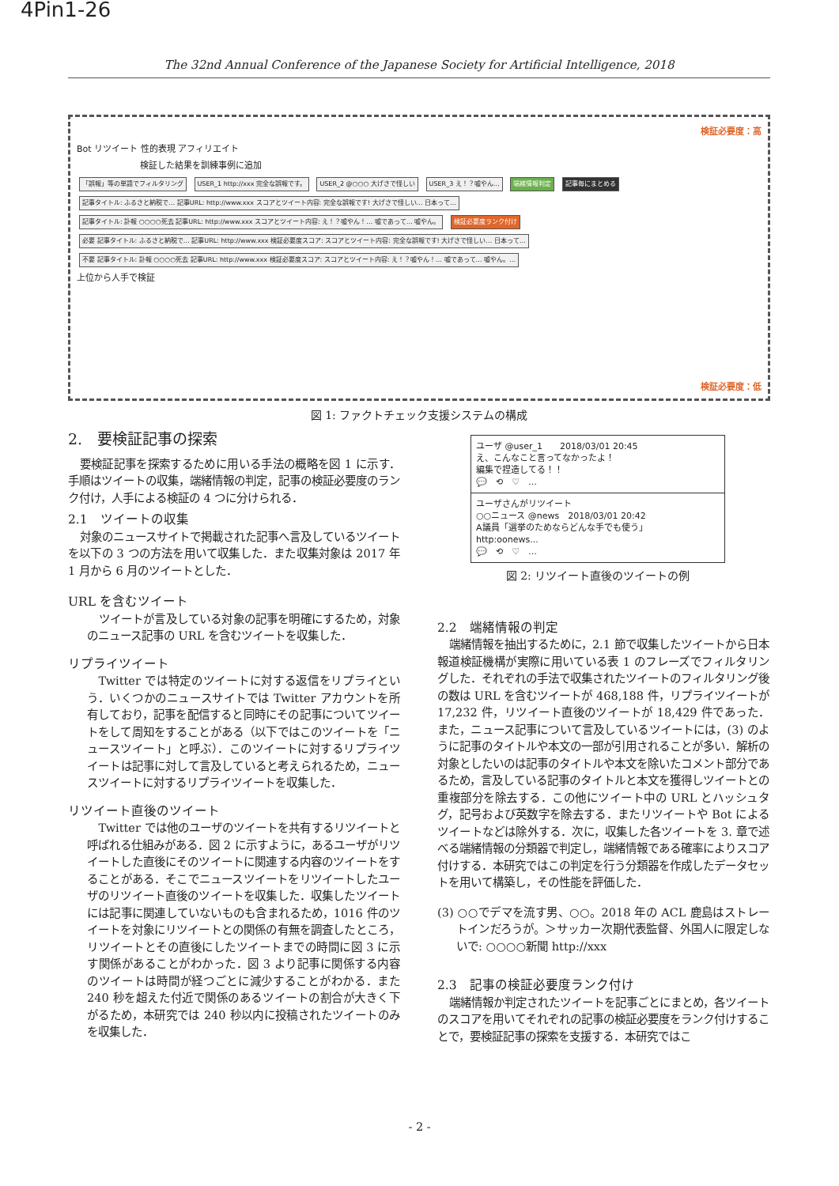4Pin1-26
The 32nd Annual Conference of the Japanese Society for Artificial Intelligence, 2018
検証必要度：高
Bot リツイート 性的表現 アフィリエイト
検証した結果を訓練事例に追加
「誤報」等の単語でフィルタリング
USER_1 http://xxx 完全な誤報です。
USER_2 @○○○ 大げさで怪しい USER_3 え！？嘘やん… 端緒情報判定 記事毎にまとめる
記事タイトル: ふるさと納税で… 記事URL: http://www.xxx スコアとツイート内容: 完全な誤報です! 大げさで怪しい… 日本って…
記事タイトル: 訃報 ○○○○死去 記事URL: http://www.xxx スコアとツイート内容: え！？嘘やん！… 嘘であって… 嘘やん。
検証必要度ランク付け
必要 記事タイトル: ふるさと納税で… 記事URL: http://www.xxx 検証必要度スコア: スコアとツイート内容: 完全な誤報です! 大げさで怪しい… 日本って…
不要 記事タイトル: 訃報 ○○○○死去 記事URL: http://www.xxx 検証必要度スコア: スコアとツイート内容: え！？嘘やん！… 嘘であって… 嘘やん。…
上位から人手で検証
検証必要度：低
図 1: ファクトチェック支援システムの構成
2.　要検証記事の探索
要検証記事を探索するために用いる手法の概略を図 1 に示す．手順はツイートの収集，端緒情報の判定，記事の検証必要度のランク付け，人手による検証の 4 つに分けられる．
2.1　ツイートの収集
対象のニュースサイトで掲載された記事へ言及しているツイートを以下の 3 つの方法を用いて収集した．また収集対象は 2017 年 1 月から 6 月のツイートとした．
URL を含むツイート
ツイートが言及している対象の記事を明確にするため，対象のニュース記事の URL を含むツイートを収集した．
リプライツイート
Twitter では特定のツイートに対する返信をリプライという．いくつかのニュースサイトでは Twitter アカウントを所有しており，記事を配信すると同時にその記事についてツイートをして周知をすることがある（以下ではこのツイートを「ニュースツイート」と呼ぶ）．このツイートに対するリプライツイートは記事に対して言及していると考えられるため，ニュースツイートに対するリプライツイートを収集した．
リツイート直後のツイート
Twitter では他のユーザのツイートを共有するリツイートと呼ばれる仕組みがある．図 2 に示すように，あるユーザがリツイートした直後にそのツイートに関連する内容のツイートをすることがある．そこでニュースツイートをリツイートしたユーザのリツイート直後のツイートを収集した．収集したツイートには記事に関連していないものも含まれるため，1016 件のツイートを対象にリツイートとの関係の有無を調査したところ，リツイートとその直後にしたツイートまでの時間に図 3 に示す関係があることがわかった．図 3 より記事に関係する内容のツイートは時間が経つごとに減少することがわかる．また 240 秒を超えた付近で関係のあるツイートの割合が大きく下がるため，本研究では 240 秒以内に投稿されたツイートのみを収集した．
ユーザ @user_1　　2018/03/01 20:45
え、こんなこと言ってなかったよ！
編集で捏造してる！！
💬　⟲　♡　…
ユーザさんがリツイート
○○ニュース @news　2018/03/01 20:42
A議員「選挙のためならどんな手でも使う」
http:oonews...
💬　⟲　♡　…
図 2: リツイート直後のツイートの例
2.2　端緒情報の判定
端緒情報を抽出するために，2.1 節で収集したツイートから日本報道検証機構が実際に用いている表 1 のフレーズでフィルタリングした．それぞれの手法で収集されたツイートのフィルタリング後の数は URL を含むツイートが 468,188 件，リプライツイートが 17,232 件，リツイート直後のツイートが 18,429 件であった．また，ニュース記事について言及しているツイートには，(3) のように記事のタイトルや本文の一部が引用されることが多い．解析の対象としたいのは記事のタイトルや本文を除いたコメント部分であるため，言及している記事のタイトルと本文を獲得しツイートとの重複部分を除去する．この他にツイート中の URL とハッシュタグ，記号および英数字を除去する．またリツイートや Bot によるツイートなどは除外する．次に，収集した各ツイートを 3. 章で述べる端緒情報の分類器で判定し，端緒情報である確率によりスコア付けする．本研究ではこの判定を行う分類器を作成したデータセットを用いて構築し，その性能を評価した．
(3) ○○でデマを流す男、○○。2018 年の ACL 鹿島はストレートインだろうが。＞サッカー次期代表監督、外国人に限定しないで: ○○○○新聞 http://xxx
2.3　記事の検証必要度ランク付け
端緒情報か判定されたツイートを記事ごとにまとめ，各ツイートのスコアを用いてそれぞれの記事の検証必要度をランク付けすることで，要検証記事の探索を支援する．本研究ではこ
- 2 -